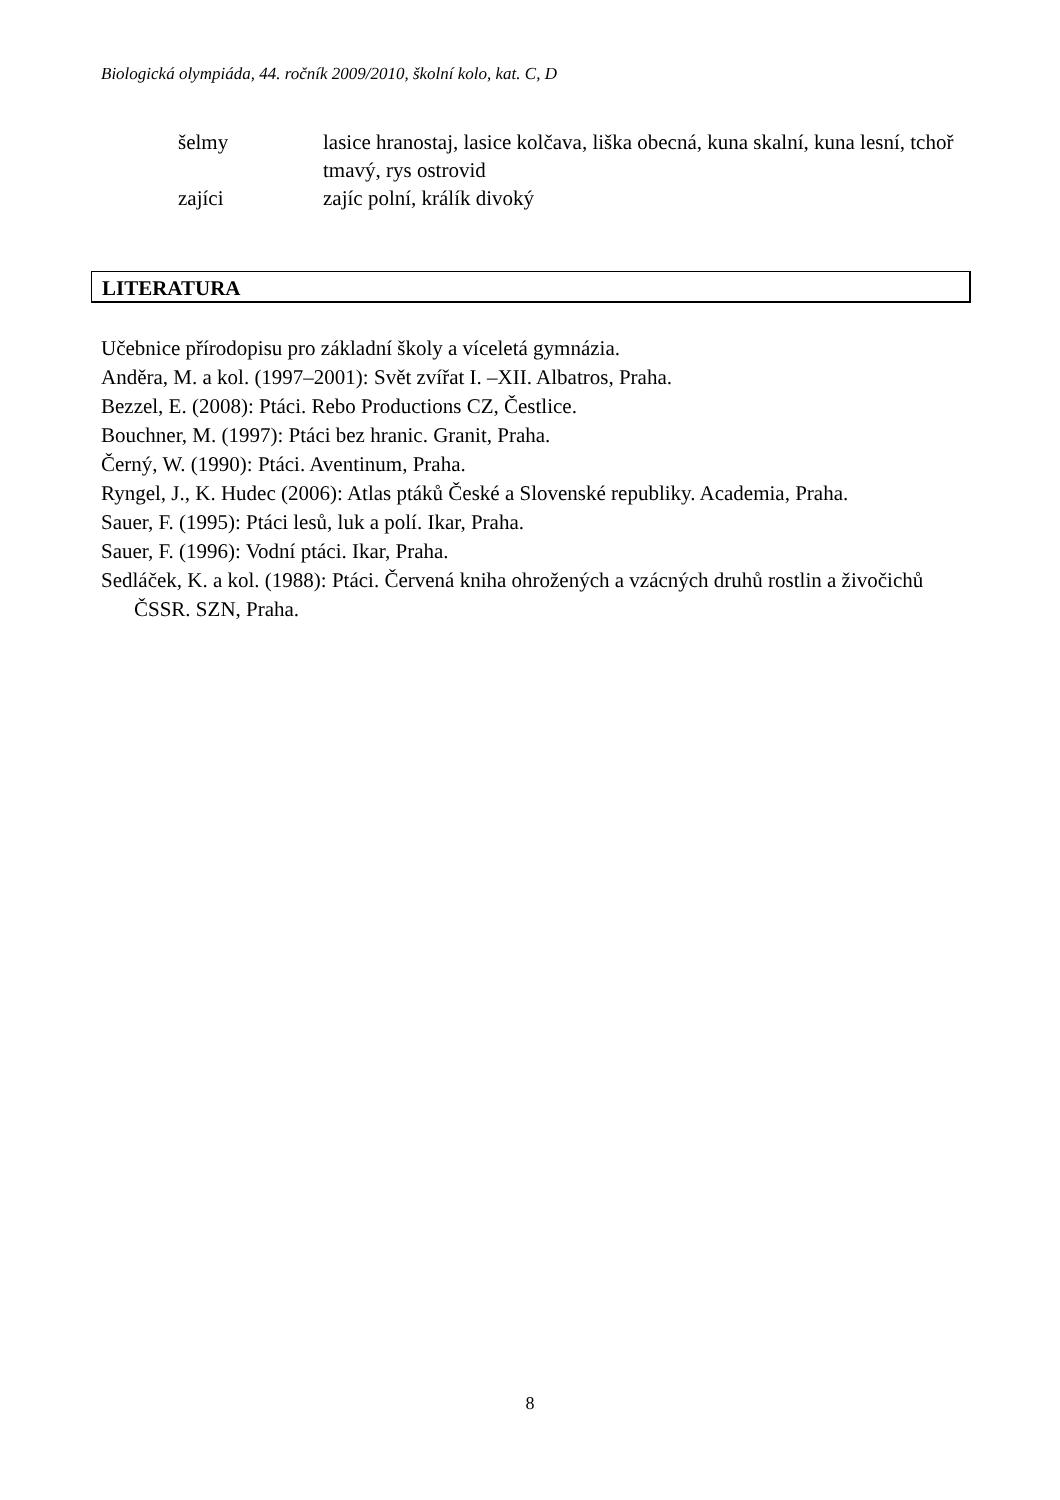Biologická olympiáda, 44. ročník 2009/2010, školní kolo, kat. C, D
| šelmy | lasice hranostaj, lasice kolčava, liška obecná, kuna skalní, kuna lesní, tchoř tmavý, rys ostrovid |
| zajíci | zajíc polní, králík divoký |
LITERATURA
Učebnice přírodopisu pro základní školy a víceletá gymnázia.
Anděra, M. a kol. (1997–2001): Svět zvířat I. –XII. Albatros, Praha.
Bezzel, E. (2008): Ptáci. Rebo Productions CZ, Čestlice.
Bouchner, M. (1997): Ptáci bez hranic. Granit, Praha.
Černý, W. (1990): Ptáci. Aventinum, Praha.
Ryngel, J., K. Hudec (2006): Atlas ptáků České a Slovenské republiky. Academia, Praha.
Sauer, F. (1995): Ptáci lesů, luk a polí. Ikar, Praha.
Sauer, F. (1996): Vodní ptáci. Ikar, Praha.
Sedláček, K. a kol. (1988): Ptáci. Červená kniha ohrožených a vzácných druhů rostlin a živočichů ČSSR. SZN, Praha.
8